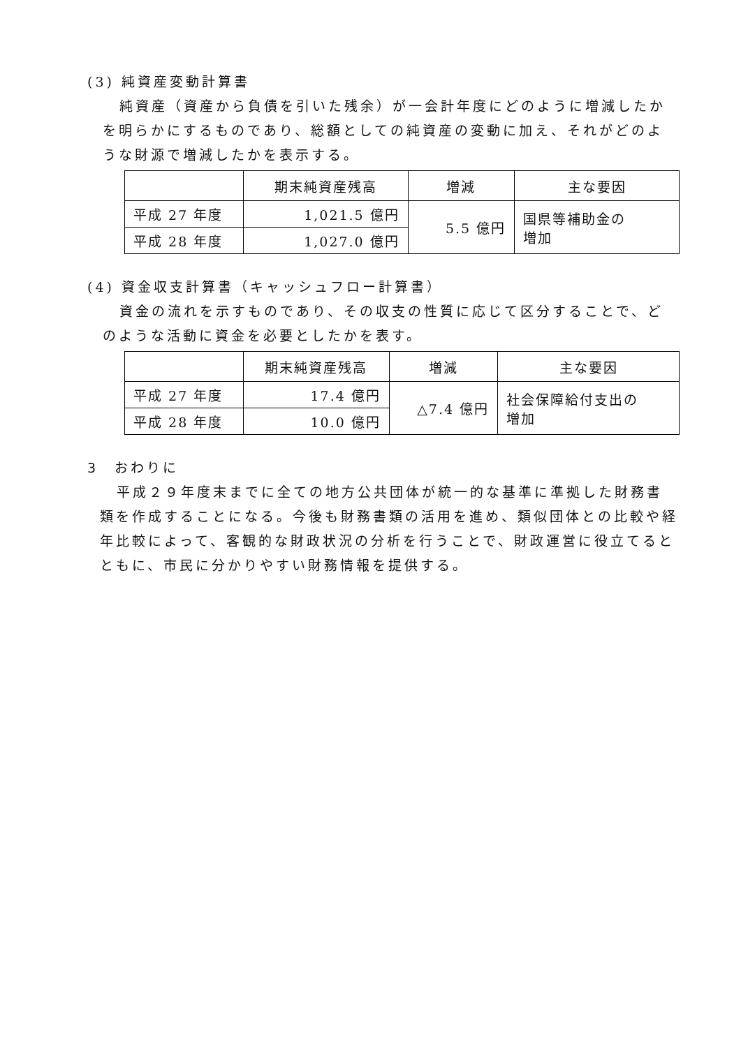(3) 純資産変動計算書
純資産（資産から負債を引いた残余）が一会計年度にどのように増減したかを明らかにするものであり、総額としての純資産の変動に加え、それがどのような財源で増減したかを表示する。
| | 期末純資産残高 | 増減 | 主な要因 |
| --- | --- | --- | --- |
| 平成 27 年度 | 1,021.5 億円 | 5.5 億円 | 国県等補助金の 増加 |
| 平成 28 年度 | 1,027.0 億円 | | |
(4) 資金収支計算書（キャッシュフロー計算書）
資金の流れを示すものであり、その収支の性質に応じて区分することで、どのような活動に資金を必要としたかを表す。
| | 期末純資産残高 | 増減 | 主な要因 |
| --- | --- | --- | --- |
| 平成 27 年度 | 17.4 億円 | △7.4 億円 | 社会保障給付支出の 増加 |
| 平成 28 年度 | 10.0 億円 | | |
3　おわりに
平成２９年度末までに全ての地方公共団体が統一的な基準に準拠した財務書類を作成することになる。今後も財務書類の活用を進め、類似団体との比較や経年比較によって、客観的な財政状況の分析を行うことで、財政運営に役立てるとともに、市民に分かりやすい財務情報を提供する。